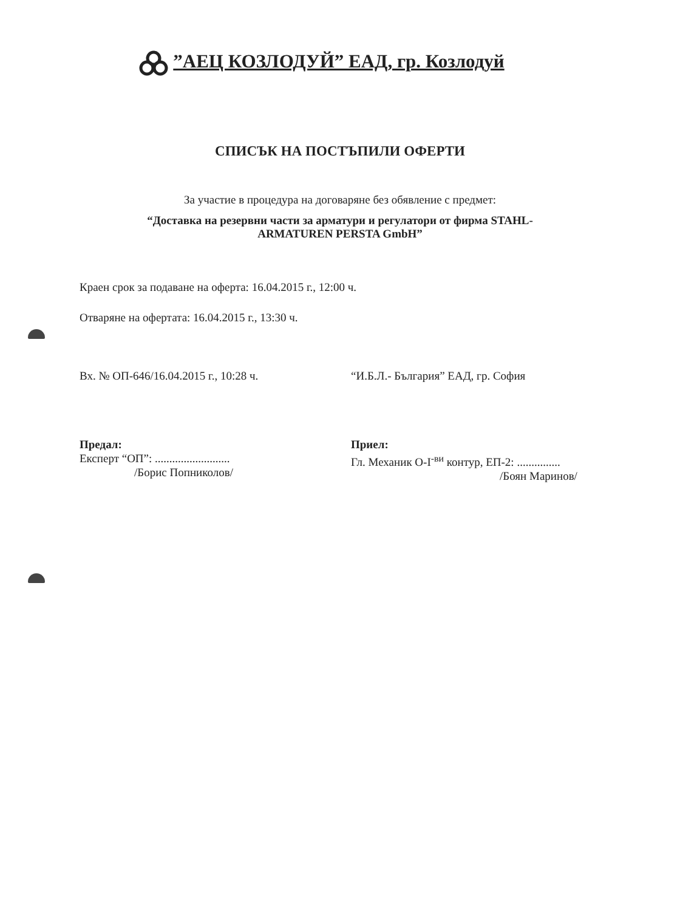”АЕЦ КОЗЛОДУЙ” ЕАД, гр. Козлодуй
СПИСЪК НА ПОСТЪПИЛИ ОФЕРТИ
За участие в процедура на договаряне без обявление с предмет:
“Доставка на резервни части за арматури и регулатори от фирма STAHL-
ARMATUREN PERSTA GmbH”
Краен срок за подаване на оферта: 16.04.2015 г., 12:00 ч.
Отваряне на офертата: 16.04.2015 г., 13:30 ч.
Вх. № ОП-646/16.04.2015 г., 10:28 ч.
“И.Б.Л.- България” ЕАД, гр. София
Предал:
Експерт “ОП”: ..........................
/Борис Попниколов/
Приел:
Гл. Механик О-I<sup>-ви</sup> контур, ЕП-2: ...............
/Боян Маринов/